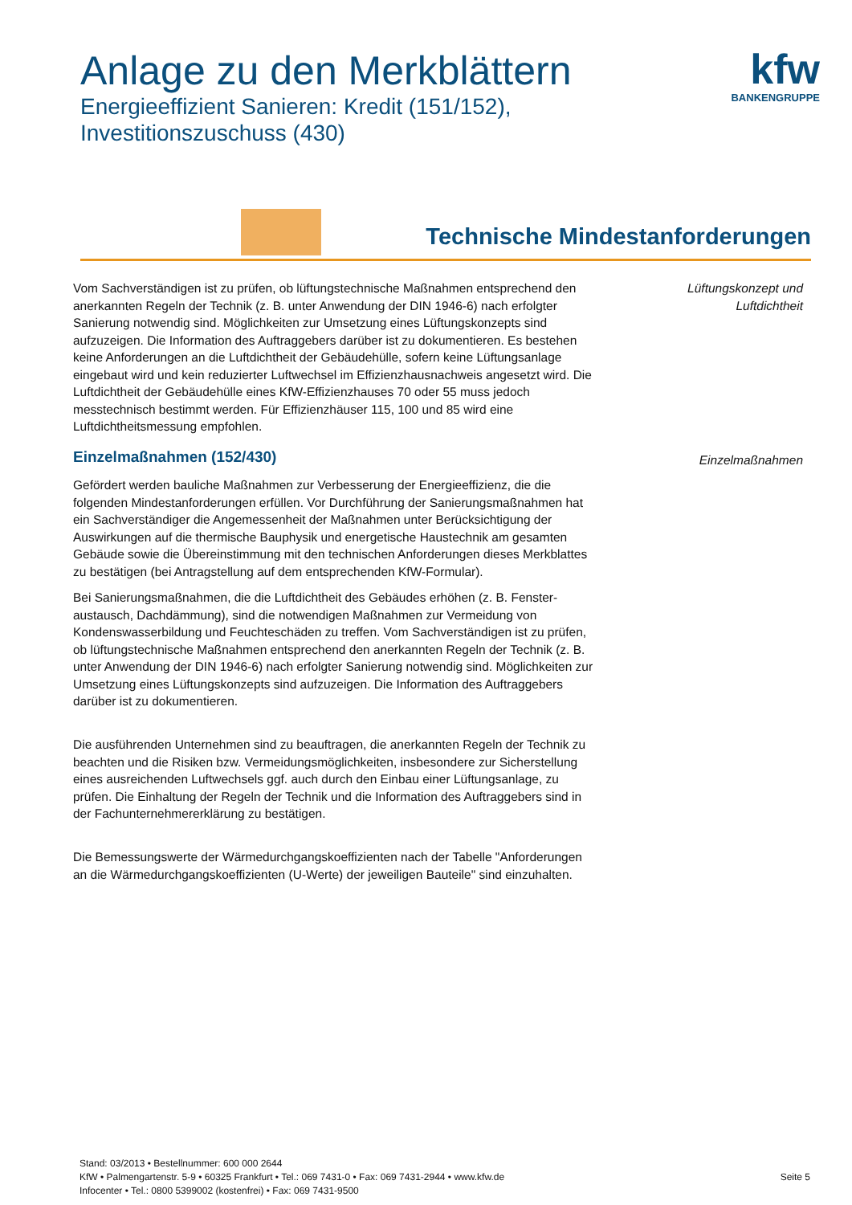Anlage zu den Merkblättern
Energieeffizient Sanieren: Kredit (151/152),
Investitionszuschuss (430)
kfw
BANKENGRUPPE
Technische Mindestanforderungen
Lüftungskonzept und Luftdichtheit
Einzelmaßnahmen
Vom Sachverständigen ist zu prüfen, ob lüftungstechnische Maßnahmen entsprechend den anerkannten Regeln der Technik (z. B. unter Anwendung der DIN 1946-6) nach erfolgter Sanierung notwendig sind. Möglichkeiten zur Umsetzung eines Lüftungskonzepts sind aufzuzeigen. Die Information des Auftraggebers darüber ist zu dokumentieren. Es bestehen keine Anforderungen an die Luftdichtheit der Gebäudehülle, sofern keine Lüftungsanlage eingebaut wird und kein reduzierter Luftwechsel im Effizienzhausnachweis angesetzt wird. Die Luftdichtheit der Gebäudehülle eines KfW-Effizienzhauses 70 oder 55 muss jedoch messtechnisch bestimmt werden. Für Effizienzhäuser 115, 100 und 85 wird eine Luftdichtheitsmessung empfohlen.
Einzelmaßnahmen (152/430)
Gefördert werden bauliche Maßnahmen zur Verbesserung der Energieeffizienz, die die folgenden Mindestanforderungen erfüllen. Vor Durchführung der Sanierungsmaßnahmen hat ein Sachverständiger die Angemessenheit der Maßnahmen unter Berücksichtigung der Auswirkungen auf die thermische Bauphysik und energetische Haustechnik am gesamten Gebäude sowie die Übereinstimmung mit den technischen Anforderungen dieses Merkblattes zu bestätigen (bei Antragstellung auf dem entsprechenden KfW-Formular).
Bei Sanierungsmaßnahmen, die die Luftdichtheit des Gebäudes erhöhen (z. B. Fenster-austausch, Dachdämmung), sind die notwendigen Maßnahmen zur Vermeidung von Kondenswasserbildung und Feuchteschäden zu treffen. Vom Sachverständigen ist zu prüfen, ob lüftungstechnische Maßnahmen entsprechend den anerkannten Regeln der Technik (z. B. unter Anwendung der DIN 1946-6) nach erfolgter Sanierung notwendig sind. Möglichkeiten zur Umsetzung eines Lüftungskonzepts sind aufzuzeigen. Die Information des Auftraggebers darüber ist zu dokumentieren.
Die ausführenden Unternehmen sind zu beauftragen, die anerkannten Regeln der Technik zu beachten und die Risiken bzw. Vermeidungsmöglichkeiten, insbesondere zur Sicherstellung eines ausreichenden Luftwechsels ggf. auch durch den Einbau einer Lüftungsanlage, zu prüfen. Die Einhaltung der Regeln der Technik und die Information des Auftraggebers sind in der Fachunternehmererklärung zu bestätigen.
Die Bemessungswerte der Wärmedurchgangskoeffizienten nach der Tabelle "Anforderungen an die Wärmedurchgangskoeffizienten (U-Werte) der jeweiligen Bauteile" sind einzuhalten.
Stand: 03/2013 • Bestellnummer: 600 000 2644
KfW • Palmengartenstr. 5-9 • 60325 Frankfurt • Tel.: 069 7431-0 • Fax: 069 7431-2944 • www.kfw.de
Infocenter • Tel.: 0800 5399002 (kostenfrei) • Fax: 069 7431-9500
Seite 5